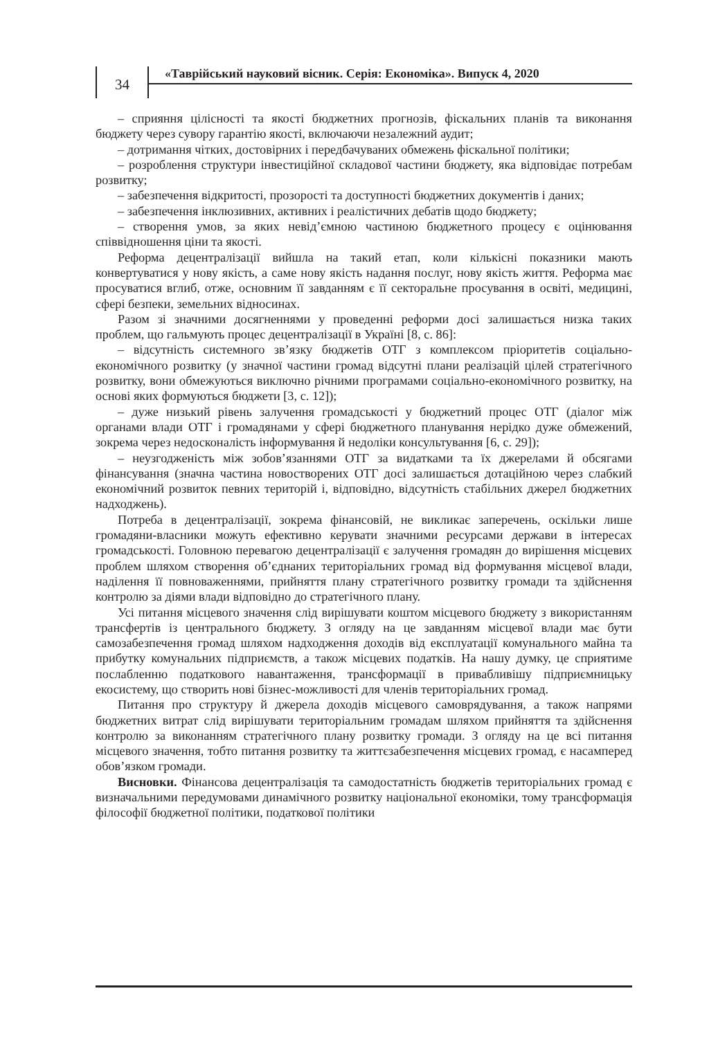34
«Таврійський науковий вісник. Серія: Економіка». Випуск 4, 2020
– сприяння цілісності та якості бюджетних прогнозів, фіскальних планів та виконання бюджету через сувору гарантію якості, включаючи незалежний аудит;
– дотримання чітких, достовірних і передбачуваних обмежень фіскальної політики;
– розроблення структури інвестиційної складової частини бюджету, яка відповідає потребам розвитку;
– забезпечення відкритості, прозорості та доступності бюджетних документів і даних;
– забезпечення інклюзивних, активних і реалістичних дебатів щодо бюджету;
– створення умов, за яких невід’ємною частиною бюджетного процесу є оцінювання співвідношення ціни та якості.
Реформа децентралізації вийшла на такий етап, коли кількісні показники мають конвертуватися у нову якість, а саме нову якість надання послуг, нову якість життя. Реформа має просуватися вглиб, отже, основним її завданням є її секторальне просування в освіті, медицині, сфері безпеки, земельних відносинах.
Разом зі значними досягненнями у проведенні реформи досі залишається низка таких проблем, що гальмують процес децентралізації в Україні [8, с. 86]:
– відсутність системного зв’язку бюджетів ОТГ з комплексом пріоритетів соціально-економічного розвитку (у значної частини громад відсутні плани реалізацій цілей стратегічного розвитку, вони обмежуються виключно річними програмами соціально-економічного розвитку, на основі яких формуються бюджети [3, с. 12]);
– дуже низький рівень залучення громадськості у бюджетний процес ОТГ (діалог між органами влади ОТГ і громадянами у сфері бюджетного планування нерідко дуже обмежений, зокрема через недосконалість інформування й недоліки консультування [6, с. 29]);
– неузгодженість між зобов’язаннями ОТГ за видатками та їх джерелами й обсягами фінансування (значна частина новостворених ОТГ досі залишається дотаційною через слабкий економічний розвиток певних територій і, відповідно, відсутність стабільних джерел бюджетних надходжень).
Потреба в децентралізації, зокрема фінансовій, не викликає заперечень, оскільки лише громадяни-власники можуть ефективно керувати значними ресурсами держави в інтересах громадськості. Головною перевагою децентралізації є залучення громадян до вирішення місцевих проблем шляхом створення об’єднаних територіальних громад від формування місцевої влади, наділення її повноваженнями, прийняття плану стратегічного розвитку громади та здійснення контролю за діями влади відповідно до стратегічного плану.
Усі питання місцевого значення слід вирішувати коштом місцевого бюджету з використанням трансфертів із центрального бюджету. З огляду на це завданням місцевої влади має бути самозабезпечення громад шляхом надходження доходів від експлуатації комунального майна та прибутку комунальних підприємств, а також місцевих податків. На нашу думку, це сприятиме послабленню податкового навантаження, трансформації в привабливішу підприємницьку екосистему, що створить нові бізнес-можливості для членів територіальних громад.
Питання про структуру й джерела доходів місцевого самоврядування, а також напрями бюджетних витрат слід вирішувати територіальним громадам шляхом прийняття та здійснення контролю за виконанням стратегічного плану розвитку громади. З огляду на це всі питання місцевого значення, тобто питання розвитку та життєзабезпечення місцевих громад, є насамперед обов’язком громади.
Висновки. Фінансова децентралізація та самодостатність бюджетів територіальних громад є визначальними передумовами динамічного розвитку національної економіки, тому трансформація філософії бюджетної політики, податкової політики